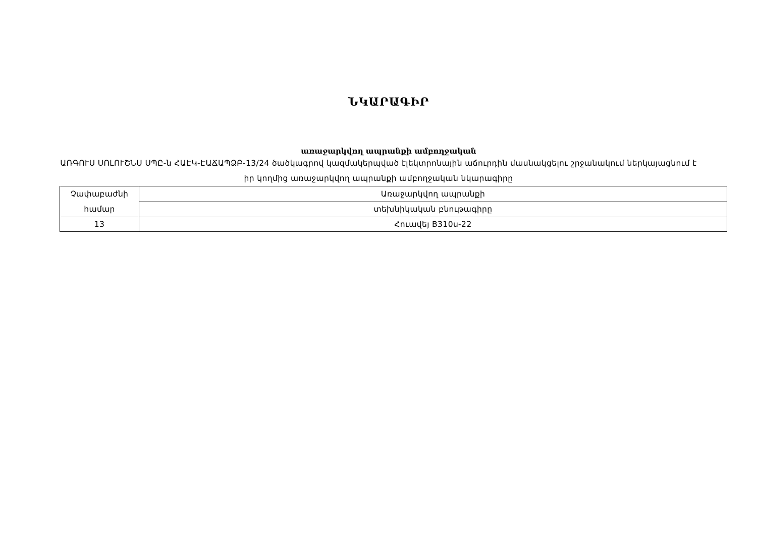ՆԿԱՐԱԳԻՐ
առաջարկվող ապրանքի ամբողջական
ԱՌԳՈՒՍ ՍՈԼՈՒՇՆՍ ՍՊԸ-ն ՀԱԷԿ-ԷԱՃԱՊՁԲ-13/24 ծածկագրով կազմակերպված էլեկտրոնային աճուրդին մասնակցելու շրջանակում ներկայացնում է իր կողմից առաջարկվող ապրանքի ամբողջական նկարագիրը
| Չափաբաժնի համար | Առաջարկվող ապրանքի |
| | տեխնիկական բնութագիրը |
| 13 | Հուավեյ B310ս-22 |